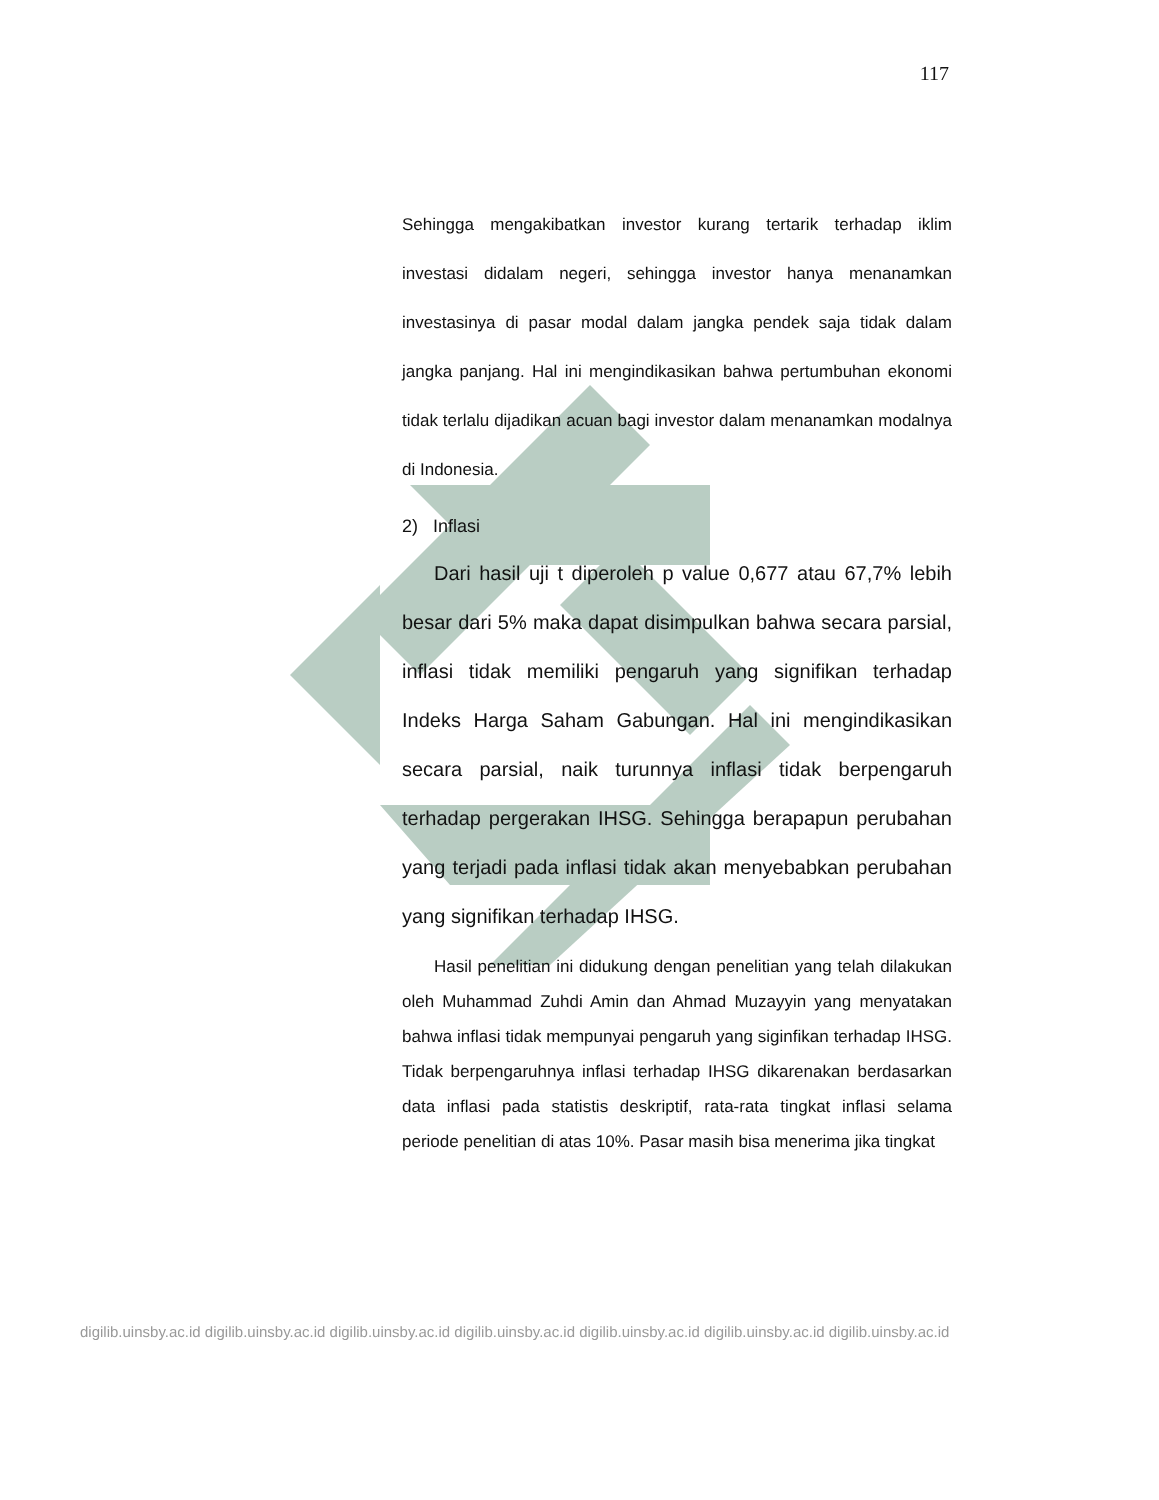117
Sehingga mengakibatkan investor kurang tertarik terhadap iklim investasi didalam negeri, sehingga investor hanya menanamkan investasinya di pasar modal dalam jangka pendek saja tidak dalam jangka panjang. Hal ini mengindikasikan bahwa pertumbuhan ekonomi tidak terlalu dijadikan acuan bagi investor dalam menanamkan modalnya di Indonesia.
2) Inflasi
Dari hasil uji t diperoleh p value 0,677 atau 67,7% lebih besar dari 5% maka dapat disimpulkan bahwa secara parsial, inflasi tidak memiliki pengaruh yang signifikan terhadap Indeks Harga Saham Gabungan. Hal ini mengindikasikan secara parsial, naik turunnya inflasi tidak berpengaruh terhadap pergerakan IHSG. Sehingga berapapun perubahan yang terjadi pada inflasi tidak akan menyebabkan perubahan yang signifikan terhadap IHSG.
Hasil penelitian ini didukung dengan penelitian yang telah dilakukan oleh Muhammad Zuhdi Amin dan Ahmad Muzayyin yang menyatakan bahwa inflasi tidak mempunyai pengaruh yang siginfikan terhadap IHSG. Tidak berpengaruhnya inflasi terhadap IHSG dikarenakan berdasarkan data inflasi pada statistis deskriptif, rata-rata tingkat inflasi selama periode penelitian di atas 10%. Pasar masih bisa menerima jika tingkat
digilib.uinsby.ac.id digilib.uinsby.ac.id digilib.uinsby.ac.id digilib.uinsby.ac.id digilib.uinsby.ac.id digilib.uinsby.ac.id digilib.uinsby.ac.id